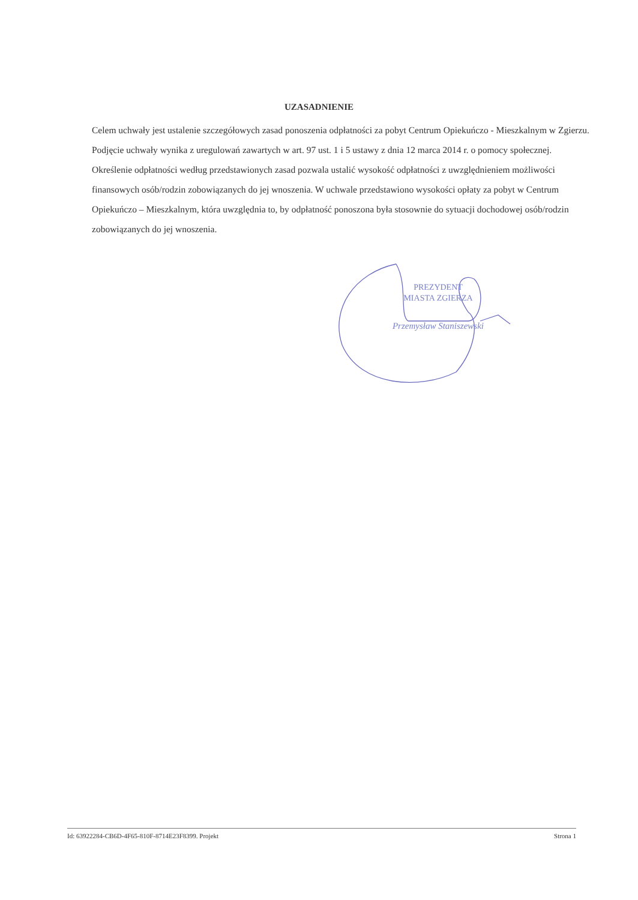UZASADNIENIE
Celem uchwały jest ustalenie szczegółowych zasad ponoszenia odpłatności za pobyt Centrum Opiekuńczo - Mieszkalnym w Zgierzu. Podjęcie uchwały wynika z uregulowań zawartych w art. 97 ust. 1 i 5 ustawy z dnia 12 marca 2014 r. o pomocy społecznej. Określenie odpłatności według przedstawionych zasad pozwala ustalić wysokość odpłatności z uwzględnieniem możliwości finansowych osób/rodzin zobowiązanych do jej wnoszenia. W uchwale przedstawiono wysokości opłaty za pobyt w Centrum Opiekuńczo – Mieszkalnym, która uwzględnia to, by odpłatność ponoszona była stosownie do sytuacji dochodowej osób/rodzin zobowiązanych do jej wnoszenia.
PREZYDENT
MIASTA ZGIERZA
Przemysław Staniszewski
Id: 63922284-CB6D-4F65-810F-8714E23F8399. Projekt Strona 1